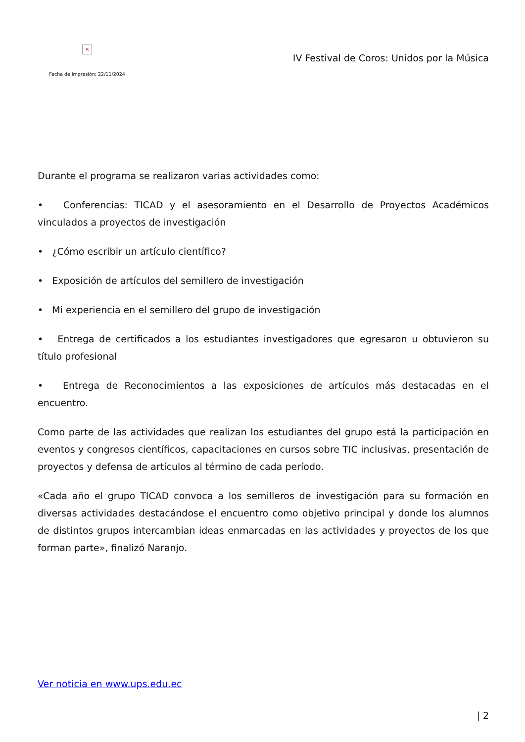×
Fecha de impresión: 22/11/2024
IV Festival de Coros: Unidos por la Música
Durante el programa se realizaron varias actividades como:
• Conferencias: TICAD y el asesoramiento en el Desarrollo de Proyectos Académicos vinculados a proyectos de investigación
• ¿Cómo escribir un artículo científico?
• Exposición de artículos del semillero de investigación
• Mi experiencia en el semillero del grupo de investigación
• Entrega de certificados a los estudiantes investigadores que egresaron u obtuvieron su título profesional
• Entrega de Reconocimientos a las exposiciones de artículos más destacadas en el encuentro.
Como parte de las actividades que realizan los estudiantes del grupo está la participación en eventos y congresos científicos, capacitaciones en cursos sobre TIC inclusivas, presentación de proyectos y defensa de artículos al término de cada período.
«Cada año el grupo TICAD convoca a los semilleros de investigación para su formación en diversas actividades destacándose el encuentro como objetivo principal y donde los alumnos de distintos grupos intercambian ideas enmarcadas en las actividades y proyectos de los que forman parte», finalizó Naranjo.
Ver noticia en www.ups.edu.ec
| 2